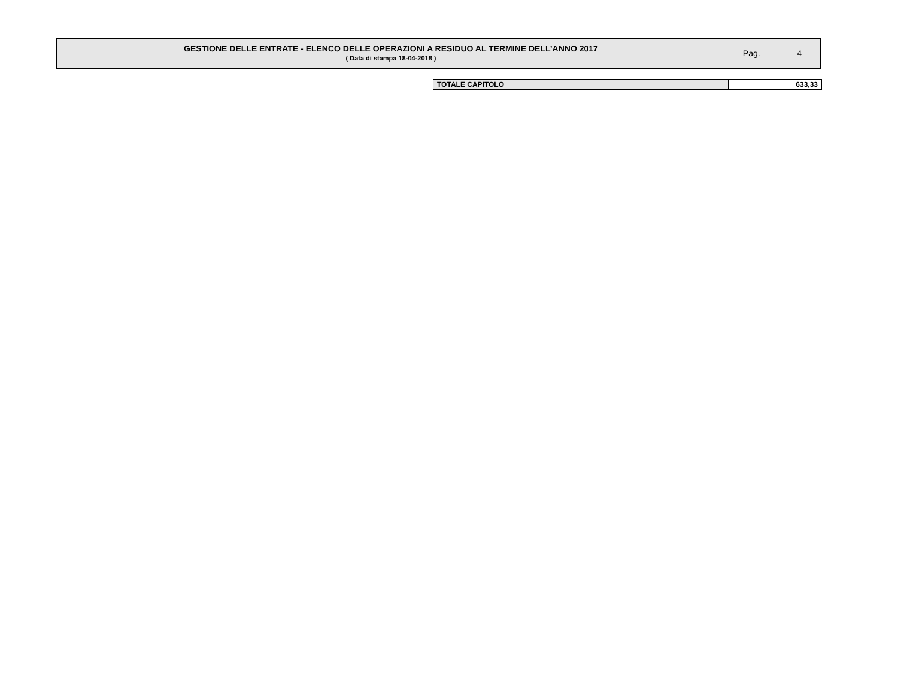GESTIONE DELLE ENTRATE - ELENCO DELLE OPERAZIONI A RESIDUO AL TERMINE DELL’ANNO 2017
( Data di stampa 18-04-2018 )
Pag. 4
| TOTALE CAPITOLO | 633,33 |